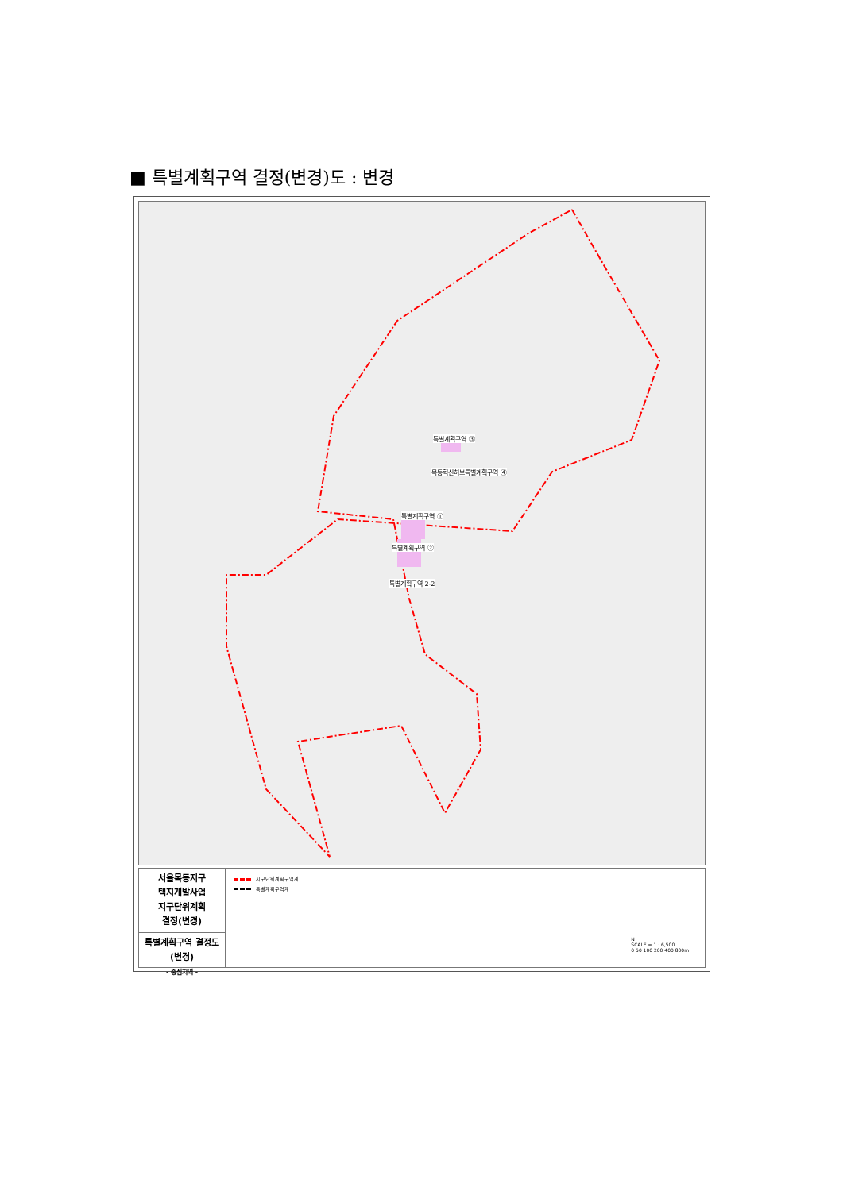■ 특별계획구역 결정(변경)도 : 변경
특별계획구역 ③
목동혁신허브특별계획구역 ④
특별계획구역 ①
특별계획구역 ②
특별계획구역 2-2
서울목동지구
택지개발사업
지구단위계획
결정(변경)
특별계획구역 결정도
(변경)
- 중심지역 -
지구단위계획구역계
특별계획구역계
N
SCALE = 1 : 6,500
0 50 100 200 400 800m